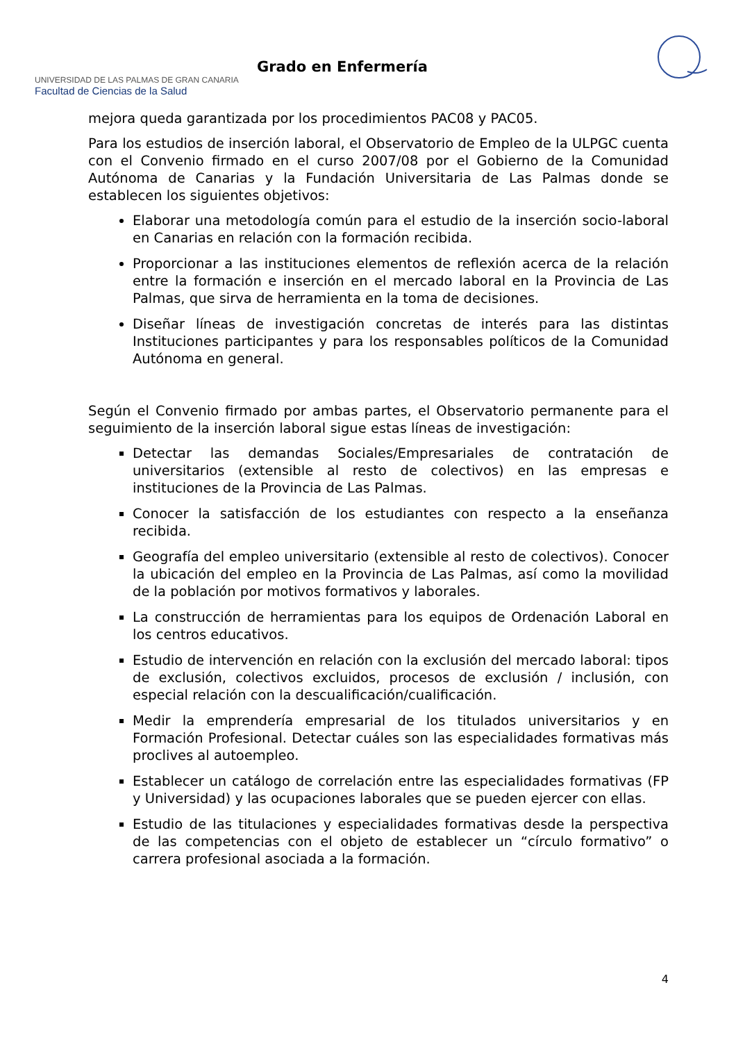UNIVERSIDAD DE LAS PALMAS DE GRAN CANARIA
Facultad de Ciencias de la Salud
Grado en Enfermería
mejora queda garantizada por los procedimientos PAC08 y PAC05.
Para los estudios de inserción laboral, el Observatorio de Empleo de la ULPGC cuenta con el Convenio firmado en el curso 2007/08 por el Gobierno de la Comunidad Autónoma de Canarias y la Fundación Universitaria de Las Palmas donde se establecen los siguientes objetivos:
Elaborar una metodología común para el estudio de la inserción socio-laboral en Canarias en relación con la formación recibida.
Proporcionar a las instituciones elementos de reflexión acerca de la relación entre la formación e inserción en el mercado laboral en la Provincia de Las Palmas, que sirva de herramienta en la toma de decisiones.
Diseñar líneas de investigación concretas de interés para las distintas Instituciones participantes y para los responsables políticos de la Comunidad Autónoma en general.
Según el Convenio firmado por ambas partes, el Observatorio permanente para el seguimiento de la inserción laboral sigue estas líneas de investigación:
Detectar las demandas Sociales/Empresariales de contratación de universitarios (extensible al resto de colectivos) en las empresas e instituciones de la Provincia de Las Palmas.
Conocer la satisfacción de los estudiantes con respecto a la enseñanza recibida.
Geografía del empleo universitario (extensible al resto de colectivos). Conocer la ubicación del empleo en la Provincia de Las Palmas, así como la movilidad de la población por motivos formativos y laborales.
La construcción de herramientas para los equipos de Ordenación Laboral en los centros educativos.
Estudio de intervención en relación con la exclusión del mercado laboral: tipos de exclusión, colectivos excluidos, procesos de exclusión / inclusión, con especial relación con la descualificación/cualificación.
Medir la emprendería empresarial de los titulados universitarios y en Formación Profesional. Detectar cuáles son las especialidades formativas más proclives al autoempleo.
Establecer un catálogo de correlación entre las especialidades formativas (FP y Universidad) y las ocupaciones laborales que se pueden ejercer con ellas.
Estudio de las titulaciones y especialidades formativas desde la perspectiva de las competencias con el objeto de establecer un “círculo formativo” o carrera profesional asociada a la formación.
4